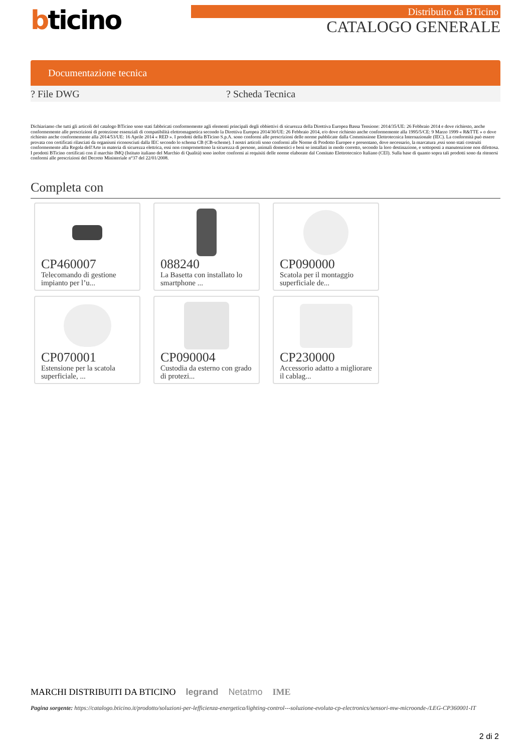bticino
Distribuito da BTicino
CATALOGO GENERALE
Documentazione tecnica
? File DWG ? Scheda Tecnica
Dichiariamo che tutti gli articoli del catalogo BTicino sono stati fabbricati conformemente agli elementi principali degli obbiettivi di sicurezza della Direttiva Europea Bassa Tensione: 2014/35/UE: 26 Febbraio 2014 e dove richiesto, anche conformemente alle prescrizioni di protezione essenziali di compatibilità elettromagnetica secondo la Direttiva Europea 2014/30/UE: 26 Febbraio 2014, e/o dove richiesto anche conformemente alla 1995/5/CE: 9 Marzo 1999 « R&TTE » o dove richiesto anche conformemente alla 2014/53/UE: 16 Aprile 2014 « RED ». I prodotti della BTicino S.p.A. sono conformi alle prescrizioni delle norme pubblicate dalla Commissione Elettrotecnica Internazionale (IEC). La conformità può essere provata con certificati rilasciati da organismi riconosciuti dalla IEC secondo lo schema CB (CB-scheme). I nostri articoli sono conformi alle Norme di Prodotto Europee e presentano, dove necessario, la marcatura ,essi sono stati costruiti conformemente alla Regola dell'Arte in materia di sicurezza elettrica, essi non compromettono la sicurezza di persone, animali domestici e beni se installati in modo corretto, secondo la loro destinazione, e sottoposti a manutenzione non difettosa. I prodotti BTicino certificati con il marchio IMQ (Istituto italiano del Marchio di Qualità) sono inoltre conformi ai requisiti delle norme elaborate dal Comitato Elettrotecnico Italiano (CEI). Sulla base di quanto sopra tali prodotti sono da ritenersi conformi alle prescrizioni del Decreto Ministeriale n°37 del 22/01/2008.
Completa con
CP460007
Telecomando di gestione impianto per l’u...
088240
La Basetta con installato lo smartphone ...
CP090000
Scatola per il montaggio superficiale de...
CP070001
Estensione per la scatola superficiale, ...
CP090004
Custodia da esterno con grado di protezi...
CP230000
Accessorio adatto a migliorare il cablag...
MARCHI DISTRIBUITI DA BTICINO legrand Netatmo IME
Pagina sorgente: https://catalogo.bticino.it/prodotto/soluzioni-per-lefficienza-energetica/lighting-control---soluzione-evoluta-cp-electronics/sensori-mw-microonde-/LEG-CP360001-IT
2 di 2